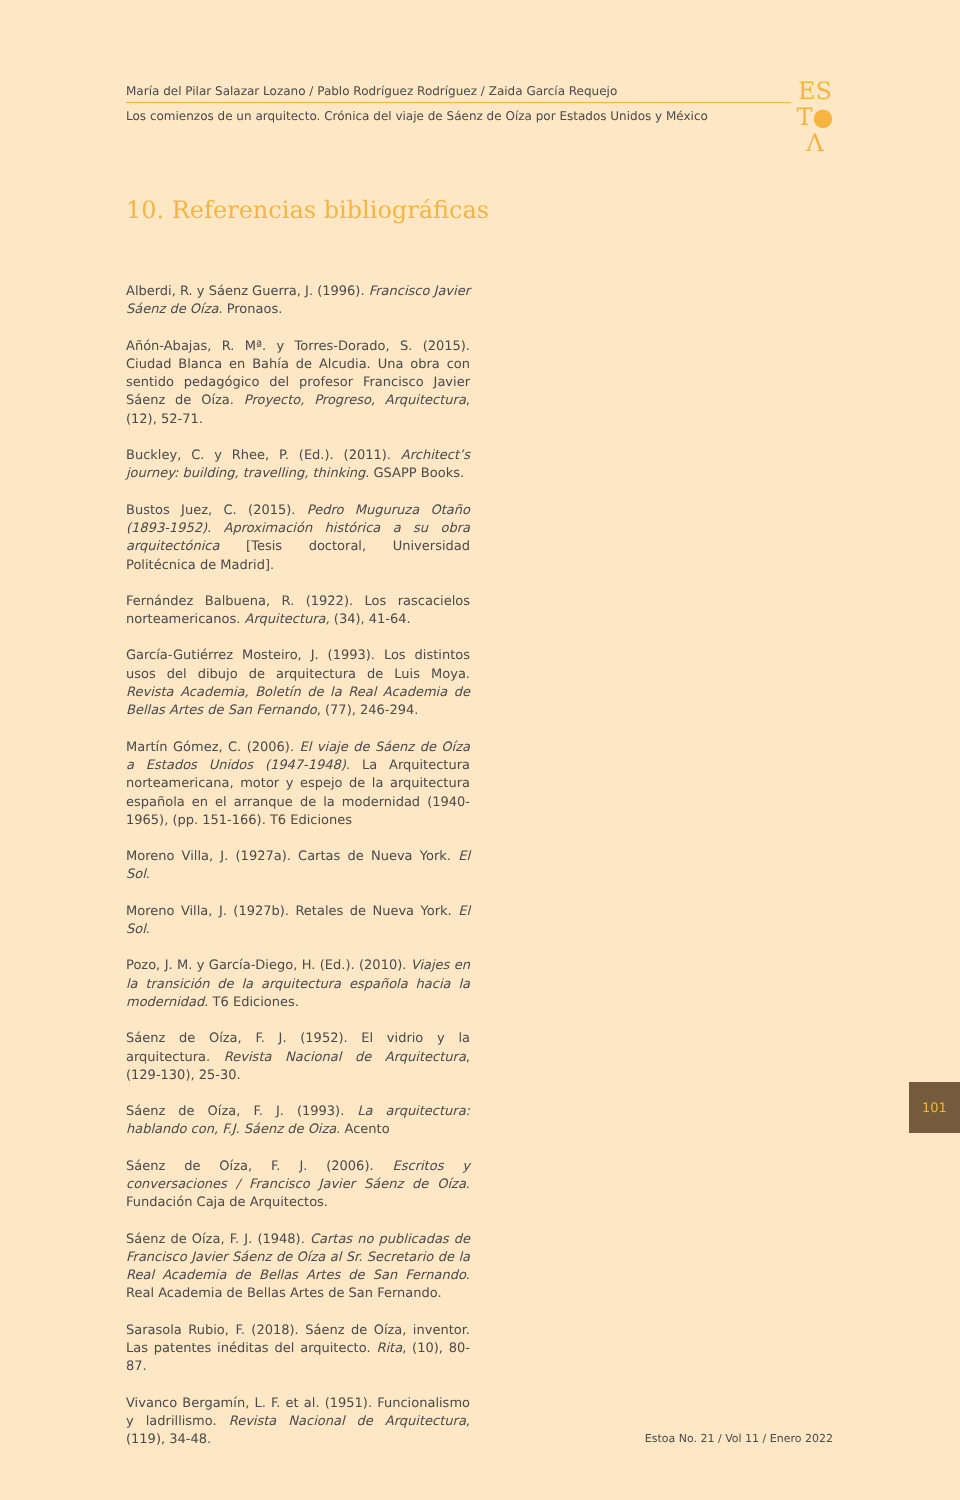María del Pilar Salazar Lozano / Pablo Rodríguez Rodríguez / Zaida García Requejo
Los comienzos de un arquitecto. Crónica del viaje de Sáenz de Oíza por Estados Unidos y México
ES
T●
Λ
10. Referencias bibliográficas
Alberdi, R. y Sáenz Guerra, J. (1996). Francisco Javier Sáenz de Oíza. Pronaos.
Añón-Abajas, R. Mª. y Torres-Dorado, S. (2015). Ciudad Blanca en Bahía de Alcudia. Una obra con sentido pedagógico del profesor Francisco Javier Sáenz de Oíza. Proyecto, Progreso, Arquitectura, (12), 52-71.
Buckley, C. y Rhee, P. (Ed.). (2011). Architect’s journey: building, travelling, thinking. GSAPP Books.
Bustos Juez, C. (2015). Pedro Muguruza Otaño (1893-1952). Aproximación histórica a su obra arquitectónica [Tesis doctoral, Universidad Politécnica de Madrid].
Fernández Balbuena, R. (1922). Los rascacielos norteamericanos. Arquitectura, (34), 41-64.
García-Gutiérrez Mosteiro, J. (1993). Los distintos usos del dibujo de arquitectura de Luis Moya. Revista Academia, Boletín de la Real Academia de Bellas Artes de San Fernando, (77), 246-294.
Martín Gómez, C. (2006). El viaje de Sáenz de Oíza a Estados Unidos (1947-1948). La Arquitectura norteamericana, motor y espejo de la arquitectura española en el arranque de la modernidad (1940-1965), (pp. 151-166). T6 Ediciones
Moreno Villa, J. (1927a). Cartas de Nueva York. El Sol.
Moreno Villa, J. (1927b). Retales de Nueva York. El Sol.
Pozo, J. M. y García-Diego, H. (Ed.). (2010). Viajes en la transición de la arquitectura española hacia la modernidad. T6 Ediciones.
Sáenz de Oíza, F. J. (1952). El vidrio y la arquitectura. Revista Nacional de Arquitectura, (129-130), 25-30.
Sáenz de Oíza, F. J. (1993). La arquitectura: hablando con, F.J. Sáenz de Oiza. Acento
Sáenz de Oíza, F. J. (2006). Escritos y conversaciones / Francisco Javier Sáenz de Oíza. Fundación Caja de Arquitectos.
Sáenz de Oíza, F. J. (1948). Cartas no publicadas de Francisco Javier Sáenz de Oíza al Sr. Secretario de la Real Academia de Bellas Artes de San Fernando. Real Academia de Bellas Artes de San Fernando.
Sarasola Rubio, F. (2018). Sáenz de Oíza, inventor. Las patentes inéditas del arquitecto. Rita, (10), 80-87.
Vivanco Bergamín, L. F. et al. (1951). Funcionalismo y ladrillismo. Revista Nacional de Arquitectura, (119), 34-48.
101
Estoa No. 21 / Vol 11 / Enero 2022